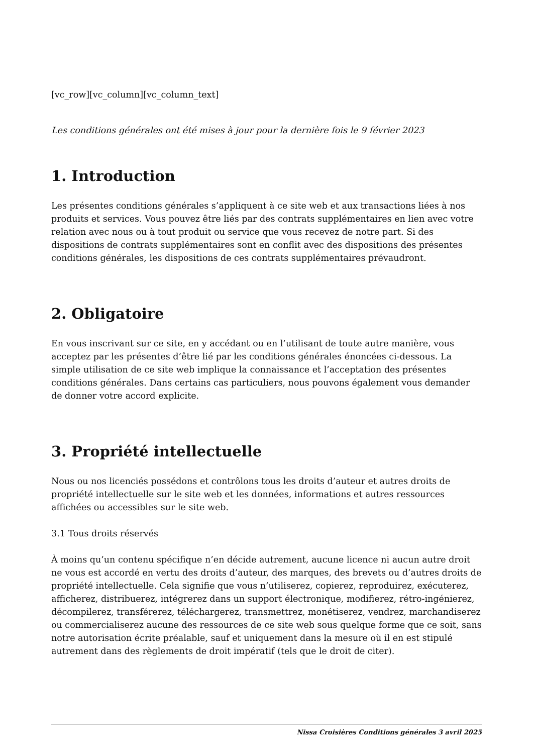[vc_row][vc_column][vc_column_text]
Les conditions générales ont été mises à jour pour la dernière fois le 9 février 2023
1. Introduction
Les présentes conditions générales s’appliquent à ce site web et aux transactions liées à nos produits et services. Vous pouvez être liés par des contrats supplémentaires en lien avec votre relation avec nous ou à tout produit ou service que vous recevez de notre part. Si des dispositions de contrats supplémentaires sont en conflit avec des dispositions des présentes conditions générales, les dispositions de ces contrats supplémentaires prévaudront.
2. Obligatoire
En vous inscrivant sur ce site, en y accédant ou en l’utilisant de toute autre manière, vous acceptez par les présentes d’être lié par les conditions générales énoncées ci-dessous. La simple utilisation de ce site web implique la connaissance et l’acceptation des présentes conditions générales. Dans certains cas particuliers, nous pouvons également vous demander de donner votre accord explicite.
3. Propriété intellectuelle
Nous ou nos licenciés possédons et contrôlons tous les droits d’auteur et autres droits de propriété intellectuelle sur le site web et les données, informations et autres ressources affichées ou accessibles sur le site web.
3.1 Tous droits réservés
À moins qu’un contenu spécifique n’en décide autrement, aucune licence ni aucun autre droit ne vous est accordé en vertu des droits d’auteur, des marques, des brevets ou d’autres droits de propriété intellectuelle. Cela signifie que vous n’utiliserez, copierez, reproduirez, exécuterez, afficherez, distribuerez, intégrerez dans un support électronique, modifierez, rétro-ingénierez, décompilerez, transférerez, téléchargerez, transmettrez, monétiserez, vendrez, marchandiserez ou commercialiserez aucune des ressources de ce site web sous quelque forme que ce soit, sans notre autorisation écrite préalable, sauf et uniquement dans la mesure où il en est stipulé autrement dans des règlements de droit impératif (tels que le droit de citer).
Nissa Croisières Conditions générales 3 avril 2025